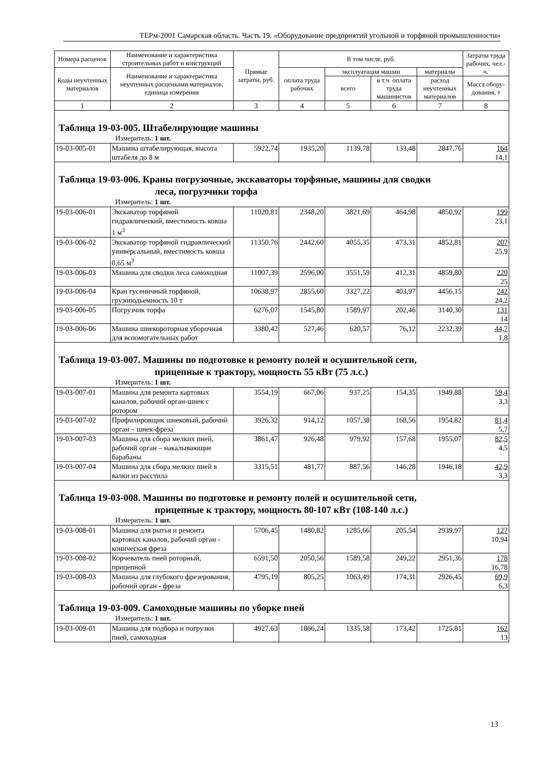ТЕРм-2001 Самарская область. Часть 19. «Оборудование предприятий угольной и торфяной промышленности»
| Номера расценок | Наименование и характеристика строительных работ и конструкций | Прямые затраты, руб. | В том числе, руб. | | | | Затраты труда рабочих, чел.-ч. |
| --- | --- | --- | --- | --- | --- | --- | --- |
| Коды неучтенных материалов | Наименование и характеристика неучтенных расценками материалов, единица измерения | | оплата труда рабочих | эксплуатация машин | | материалы | |
| | | | | всего | в т.ч. оплата труда машинистов | расход неучтенных материалов | Масса обору-дования, т |
| 1 | 2 | 3 | 4 | 5 | 6 | 7 | 8 |
| Таблица 19-03-005. Штабелирующие машины | | | | | | | |
| Измеритель: 1 шт. | | | | | | | |
| 19-03-005-01 | Машина штабелирующая, высота штабеля до 8 м | 5922,74 | 1935,20 | 1139,78 | 133,48 | 2847,76 | 164 14,1 |
| Таблица 19-03-006. Краны погрузочные, экскаваторы торфяные, машины для сводки леса, погрузчики торфа | | | | | | | |
| Измеритель: 1 шт. | | | | | | | |
| 19-03-006-01 | Экскаватор торфяной гидравлический, вместимость ковша 1 м<sup>3</sup> | 11020,81 | 2348,20 | 3821,69 | 464,98 | 4850,92 | 199 23,1 |
| 19-03-006-02 | Экскаватор торфяной гидравлический универсальный, вместимость ковша 0,65 м<sup>3</sup> | 11350,76 | 2442,60 | 4055,35 | 473,31 | 4852,81 | 207 25,9 |
| 19-03-006-03 | Машина для сводки леса самоходная | 11007,39 | 2596,00 | 3551,59 | 412,31 | 4859,80 | 220 25 |
| 19-03-006-04 | Кран гусеничный торфяной, грузоподьемность 10 т | 10638,97 | 2855,60 | 3327,22 | 403,97 | 4456,15 | 242 24,2 |
| 19-03-006-05 | Погрузчик торфа | 6276,07 | 1545,80 | 1589,97 | 202,46 | 3140,30 | 131 14 |
| 19-03-006-06 | Машина шнекороторная уборочная для вспомогательных работ | 3380,42 | 527,46 | 620,57 | 76,12 | 2232,39 | 44,7 1,8 |
| Таблица 19-03-007. Машины по подготовке и ремонту полей и осушительной сети, прицепные к трактору, мощность 55 кВт (75 л.с.) | | | | | | | |
| Измеритель: 1 шт. | | | | | | | |
| 19-03-007-01 | Машина для ремонта картовых каналов, рабочий орган-шнек с ротором | 3554,19 | 667,06 | 937,25 | 154,35 | 1949,88 | 59,4 3,3 |
| 19-03-007-02 | Профилировщик шнековый, рабочий орган – шнек-фреза | 3926,32 | 914,12 | 1057,38 | 168,56 | 1954,82 | 81,4 5,7 |
| 19-03-007-03 | Машина для сбора мелких пней, рабочий орган – накалывающие барабаны | 3861,47 | 926,48 | 979,92 | 157,68 | 1955,07 | 82,5 4,5 |
| 19-03-007-04 | Машина для сбора мелких пней в валки из расстила | 3315,51 | 481,77 | 887,56 | 146,28 | 1946,18 | 42,9 3,3 |
| Таблица 19-03-008. Машины по подготовке и ремонту полей и осушительной сети, прицепные к трактору, мощность 80-107 кВт (108-140 л.с.) | | | | | | | |
| Измеритель: 1 шт. | | | | | | | |
| 19-03-008-01 | Машина для рытья и ремонта картовых каналов, рабочий орган - коническая фреза | 5706,45 | 1480,82 | 1285,66 | 205,54 | 2939,97 | 127 10,94 |
| 19-03-008-02 | Корчеватель пней роторный, прицепной | 6591,50 | 2050,56 | 1589,58 | 249,22 | 2951,36 | 178 16,78 |
| 19-03-008-03 | Машина для глубокого фрезерования, рабочий орган - фреза | 4795,19 | 805,25 | 1063,49 | 174,31 | 2926,45 | 69,9 6,3 |
| Таблица 19-03-009. Самоходные машины по уборке пней | | | | | | | |
| Измеритель: 1 шт. | | | | | | | |
| 19-03-009-01 | Машина для подбора и погрузки пней, самоходная | 4927,63 | 1866,24 | 1335,58 | 173,42 | 1725,81 | 162 13 |
13